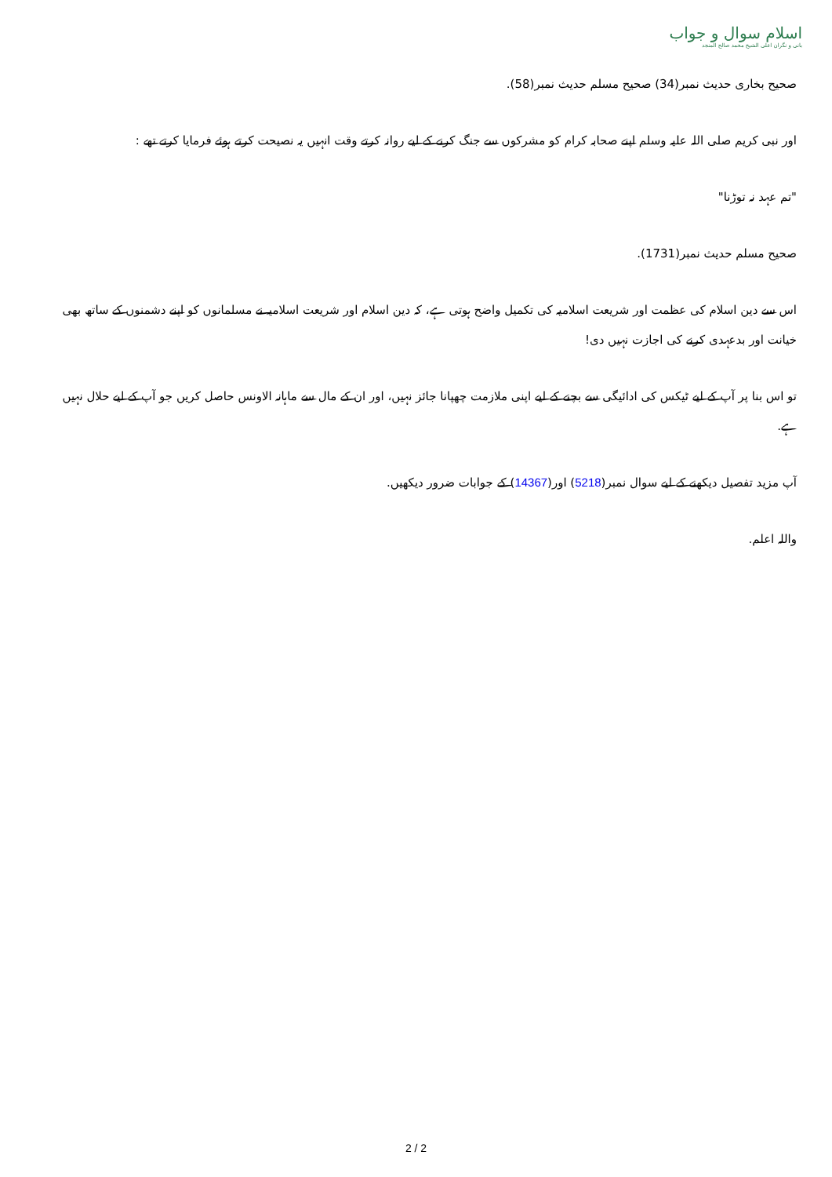اسلام سوال و جواب
بانی و نگران اعلی الشیخ محمد صالح المنجد
صحیح بخاری حدیث نمبر(34) صحیح مسلم حدیث نمبر(58).
اور نبی کریم صلی اللہ علیہ وسلم اپنے صحابہ کرام کو مشرکوں سے جنگ کرنے کے لیے روانہ کرتے وقت انہیں یہ نصیحت کرتے ہوئے فرمایا کرتے تھے :
"تم عہد نہ توڑنا"
صحیح مسلم حدیث نمبر(1731).
اس سے دین اسلام کی عظمت اور شریعت اسلامیہ کی تکمیل واضح ہوتی ہے، کہ دین اسلام اور شریعت اسلامیہ نے مسلمانوں کو اپنے دشمنوں کے ساتھ بھی خیانت اور بدعہدی کرنے کی اجازت نہیں دی!
تو اس بنا پر آپ کے لیے ٹیکس کی ادائیگی سے بچنے کے لیے اپنی ملازمت چھپانا جائز نہیں، اور ان کے مال سے ماہانہ الاونس حاصل کریں جو آپ کے لیے حلال نہیں ہے.
آپ مزید تفصیل دیکھنے کے لیے سوال نمبر(5218) اور(14367) کے جوابات ضرور دیکھیں.
واللہ اعلم.
2 / 2